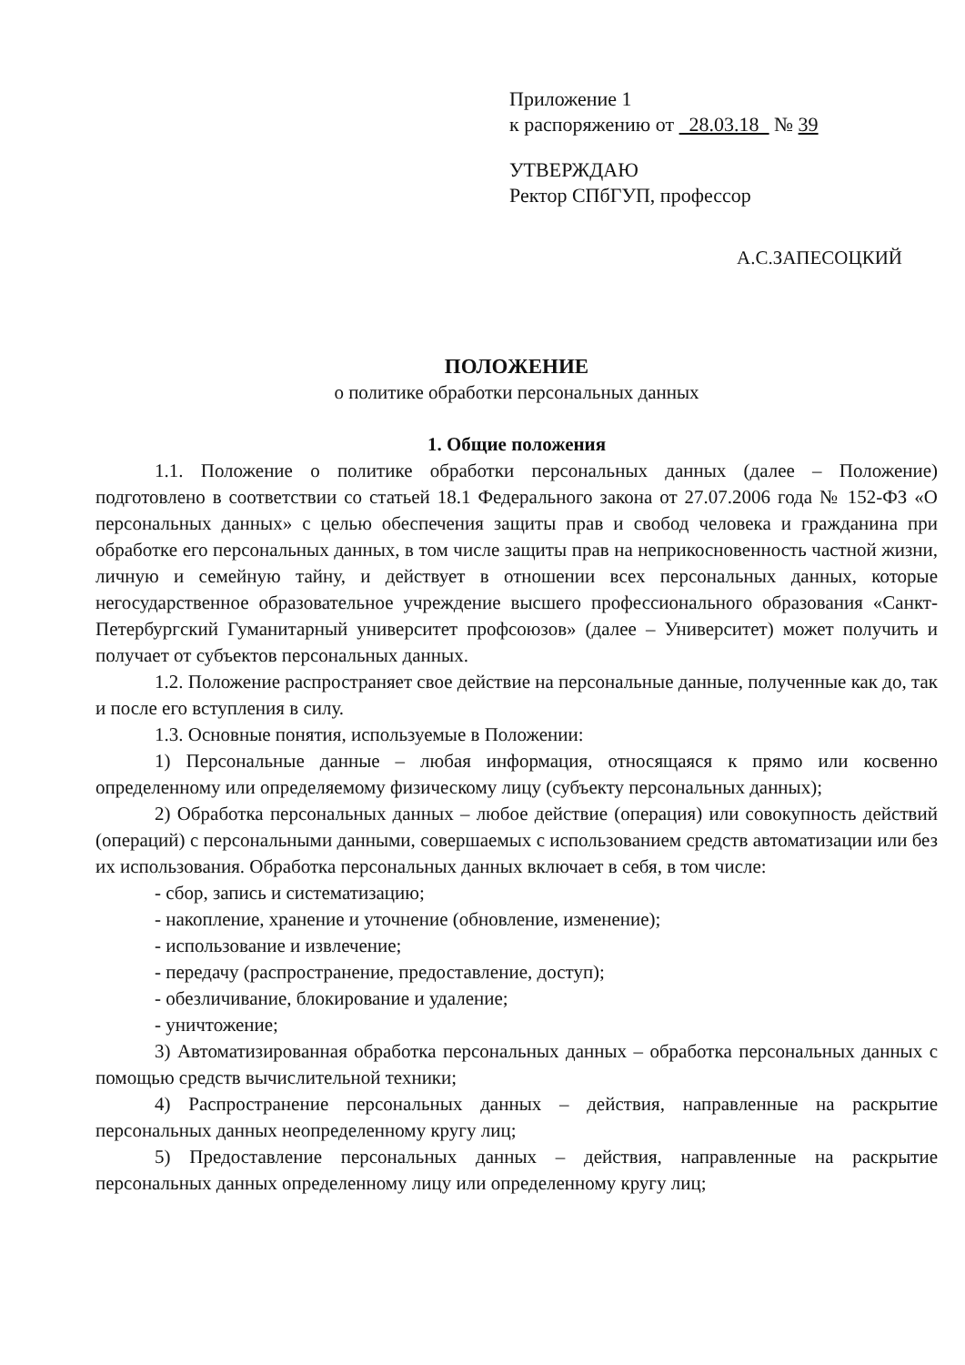Приложение 1
к распоряжению от 28.03.18 № 39
УТВЕРЖДАЮ
Ректор СПбГУП, профессор
А.С.ЗАПЕСОЦКИЙ
ПОЛОЖЕНИЕ
о политике обработки персональных данных
1. Общие положения
1.1. Положение о политике обработки персональных данных (далее – Положение) подготовлено в соответствии со статьей 18.1 Федерального закона от 27.07.2006 года № 152-ФЗ «О персональных данных» с целью обеспечения защиты прав и свобод человека и гражданина при обработке его персональных данных, в том числе защиты прав на неприкосновенность частной жизни, личную и семейную тайну, и действует в отношении всех персональных данных, которые негосударственное образовательное учреждение высшего профессионального образования «Санкт-Петербургский Гуманитарный университет профсоюзов» (далее – Университет) может получить и получает от субъектов персональных данных.
1.2. Положение распространяет свое действие на персональные данные, полученные как до, так и после его вступления в силу.
1.3. Основные понятия, используемые в Положении:
1) Персональные данные – любая информация, относящаяся к прямо или косвенно определенному или определяемому физическому лицу (субъекту персональных данных);
2) Обработка персональных данных – любое действие (операция) или совокупность действий (операций) с персональными данными, совершаемых с использованием средств автоматизации или без их использования. Обработка персональных данных включает в себя, в том числе:
- сбор, запись и систематизацию;
- накопление, хранение и уточнение (обновление, изменение);
- использование и извлечение;
- передачу (распространение, предоставление, доступ);
- обезличивание, блокирование и удаление;
- уничтожение;
3) Автоматизированная обработка персональных данных – обработка персональных данных с помощью средств вычислительной техники;
4) Распространение персональных данных – действия, направленные на раскрытие персональных данных неопределенному кругу лиц;
5) Предоставление персональных данных – действия, направленные на раскрытие персональных данных определенному лицу или определенному кругу лиц;